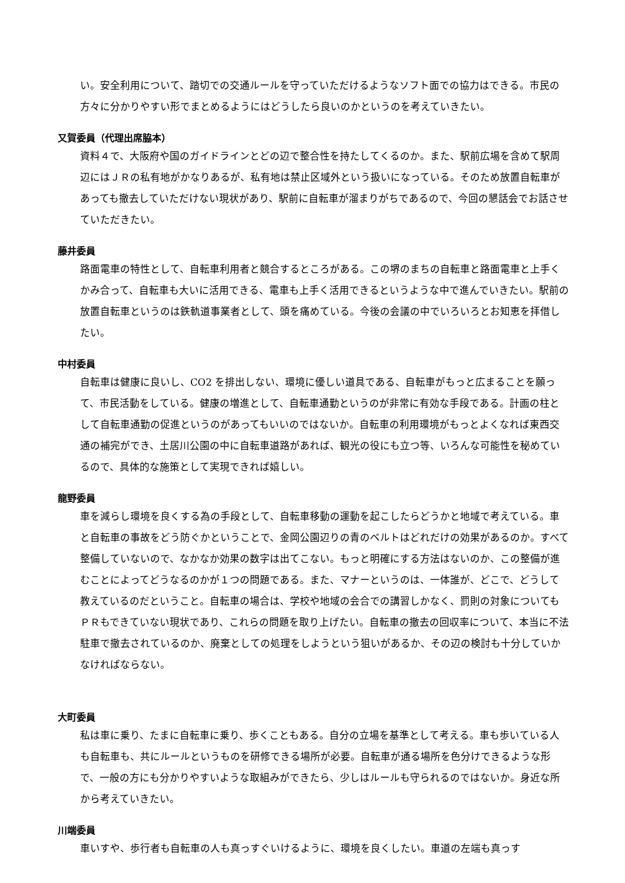い。安全利用について、踏切での交通ルールを守っていただけるようなソフト面での協力はできる。市民の方々に分かりやすい形でまとめるようにはどうしたら良いのかというのを考えていきたい。
又賀委員（代理出席脇本）
資料４で、大阪府や国のガイドラインとどの辺で整合性を持たしてくるのか。また、駅前広場を含めて駅周辺にはＪＲの私有地がかなりあるが、私有地は禁止区域外という扱いになっている。そのため放置自転車があっても撤去していただけない現状があり、駅前に自転車が溜まりがちであるので、今回の懇話会でお話させていただきたい。
藤井委員
路面電車の特性として、自転車利用者と競合するところがある。この堺のまちの自転車と路面電車と上手くかみ合って、自転車も大いに活用できる、電車も上手く活用できるというような中で進んでいきたい。駅前の放置自転車というのは鉄軌道事業者として、頭を痛めている。今後の会議の中でいろいろとお知恵を拝借したい。
中村委員
自転車は健康に良いし、CO2 を排出しない、環境に優しい道具である、自転車がもっと広まることを願って、市民活動をしている。健康の増進として、自転車通勤というのが非常に有効な手段である。計画の柱として自転車通勤の促進というのがあってもいいのではないか。自転車の利用環境がもっとよくなれば東西交通の補完ができ、土居川公園の中に自転車道路があれば、観光の役にも立つ等、いろんな可能性を秘めているので、具体的な施策として実現できれば嬉しい。
龍野委員
車を減らし環境を良くする為の手段として、自転車移動の運動を起こしたらどうかと地域で考えている。車と自転車の事故をどう防ぐかということで、金岡公園辺りの青のベルトはどれだけの効果があるのか。すべて整備していないので、なかなか効果の数字は出てこない。もっと明確にする方法はないのか、この整備が進むことによってどうなるのかが１つの問題である。また、マナーというのは、一体誰が、どこで、どうして教えているのだということ。自転車の場合は、学校や地域の会合での講習しかなく、罰則の対象についてもＰＲもできていない現状であり、これらの問題を取り上げたい。自転車の撤去の回収率について、本当に不法駐車で撤去されているのか、廃棄としての処理をしようという狙いがあるか、その辺の検討も十分していかなければならない。
大町委員
私は車に乗り、たまに自転車に乗り、歩くこともある。自分の立場を基準として考える。車も歩いている人も自転車も、共にルールというものを研修できる場所が必要。自転車が通る場所を色分けできるような形で、一般の方にも分かりやすいような取組みができたら、少しはルールも守られるのではないか。身近な所から考えていきたい。
川端委員
車いすや、歩行者も自転車の人も真っすぐいけるように、環境を良くしたい。車道の左端も真っす